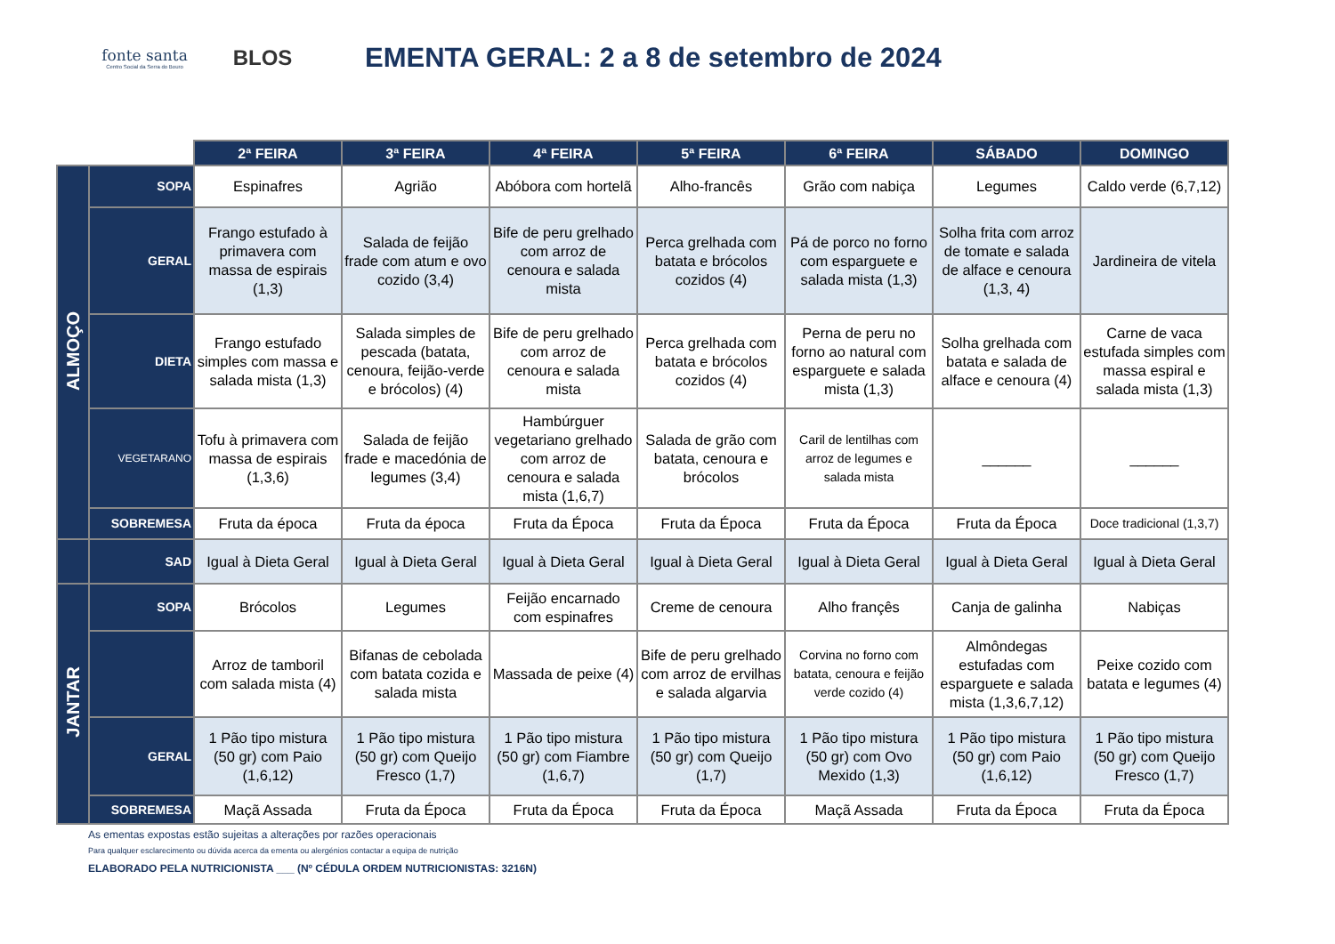fonte santa
Centro Social da Serra do Bouro
BLOS
EMENTA GERAL: 2 a 8 de setembro de 2024
| | | 2ª FEIRA | 3ª FEIRA | 4ª FEIRA | 5ª FEIRA | 6ª FEIRA | SÁBADO | DOMINGO |
| ALMOÇO | SOPA | Espinafres | Agrião | Abóbora com hortelã | Alho-francês | Grão com nabiça | Legumes | Caldo verde (6,7,12) |
| | GERAL | Frango estufado à primavera com massa de espirais (1,3) | Salada de feijão frade com atum e ovo cozido (3,4) | Bife de peru grelhado com arroz de cenoura e salada mista | Perca grelhada com batata e brócolos cozidos (4) | Pá de porco no forno com esparguete e salada mista (1,3) | Solha frita com arroz de tomate e salada de alface e cenoura (1,3, 4) | Jardineira de vitela |
| | DIETA | Frango estufado simples com massa e salada mista (1,3) | Salada simples de pescada (batata, cenoura, feijão-verde e brócolos) (4) | Bife de peru grelhado com arroz de cenoura e salada mista | Perca grelhada com batata e brócolos cozidos (4) | Perna de peru no forno ao natural com esparguete e salada mista (1,3) | Solha grelhada com batata e salada de alface e cenoura (4) | Carne de vaca estufada simples com massa espiral e salada mista (1,3) |
| | VEGETARANO | Tofu à primavera com massa de espirais (1,3,6) | Salada de feijão frade e macedónia de legumes (3,4) | Hambúrguer vegetariano grelhado com arroz de cenoura e salada mista (1,6,7) | Salada de grão com batata, cenoura e brócolos | Caril de lentilhas com arroz de legumes e salada mista | ______ | ______ |
| | SOBREMESA | Fruta da época | Fruta da época | Fruta da Época | Fruta da Época | Fruta da Época | Fruta da Época | Doce tradicional (1,3,7) |
| | SAD | Igual à Dieta Geral | Igual à Dieta Geral | Igual à Dieta Geral | Igual à Dieta Geral | Igual à Dieta Geral | Igual à Dieta Geral | Igual à Dieta Geral |
| JANTAR | SOPA | Brócolos | Legumes | Feijão encarnado com espinafres | Creme de cenoura | Alho françês | Canja de galinha | Nabiças |
| | | Arroz de tamboril com salada mista (4) | Bifanas de cebolada com batata cozida e salada mista | Massada de peixe (4) | Bife de peru grelhado com arroz de ervilhas e salada algarvia | Corvina no forno com batata, cenoura e feijão verde cozido (4) | Almôndegas estufadas com esparguete e salada mista (1,3,6,7,12) | Peixe cozido com batata e legumes (4) |
| | GERAL | 1 Pão tipo mistura (50 gr) com Paio (1,6,12) | 1 Pão tipo mistura (50 gr) com Queijo Fresco (1,7) | 1 Pão tipo mistura (50 gr) com Fiambre (1,6,7) | 1 Pão tipo mistura (50 gr) com Queijo (1,7) | 1 Pão tipo mistura (50 gr) com Ovo Mexido (1,3) | 1 Pão tipo mistura (50 gr) com Paio (1,6,12) | 1 Pão tipo mistura (50 gr) com Queijo Fresco (1,7) |
| | SOBREMESA | Maçã Assada | Fruta da Época | Fruta da Época | Fruta da Época | Maçã Assada | Fruta da Época | Fruta da Época |
As ementas expostas estão sujeitas a alterações por razões operacionais
Para qualquer esclarecimento ou dúvida acerca da ementa ou alergénios contactar a equipa de nutrição
ELABORADO PELA NUTRICIONISTA ___ (Nº CÉDULA ORDEM NUTRICIONISTAS: 3216N)